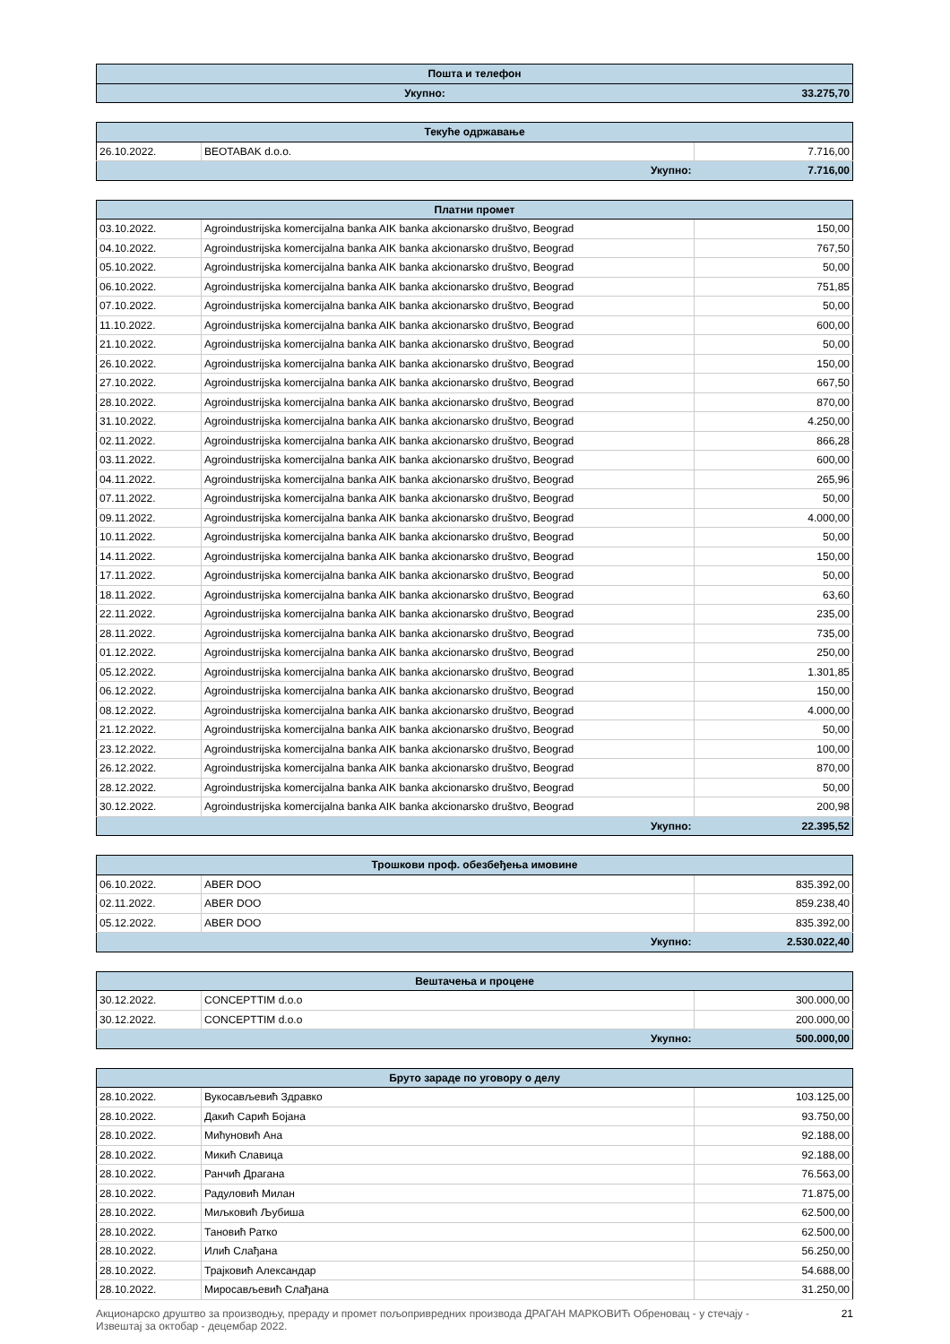| Пошта и телефон | |
| --- | --- |
| Укупно: | 33.275,70 |
| Текуће одржавање | | |
| --- | --- | --- |
| 26.10.2022. | BEOTABAK d.o.o. | 7.716,00 |
| Укупно: | | 7.716,00 |
| Платни промет | | |
| --- | --- | --- |
| 03.10.2022. | Agroindustrijska komercijalna banka AIK banka akcionarsko društvo, Beograd | 150,00 |
| 04.10.2022. | Agroindustrijska komercijalna banka AIK banka akcionarsko društvo, Beograd | 767,50 |
| 05.10.2022. | Agroindustrijska komercijalna banka AIK banka akcionarsko društvo, Beograd | 50,00 |
| 06.10.2022. | Agroindustrijska komercijalna banka AIK banka akcionarsko društvo, Beograd | 751,85 |
| 07.10.2022. | Agroindustrijska komercijalna banka AIK banka akcionarsko društvo, Beograd | 50,00 |
| 11.10.2022. | Agroindustrijska komercijalna banka AIK banka akcionarsko društvo, Beograd | 600,00 |
| 21.10.2022. | Agroindustrijska komercijalna banka AIK banka akcionarsko društvo, Beograd | 50,00 |
| 26.10.2022. | Agroindustrijska komercijalna banka AIK banka akcionarsko društvo, Beograd | 150,00 |
| 27.10.2022. | Agroindustrijska komercijalna banka AIK banka akcionarsko društvo, Beograd | 667,50 |
| 28.10.2022. | Agroindustrijska komercijalna banka AIK banka akcionarsko društvo, Beograd | 870,00 |
| 31.10.2022. | Agroindustrijska komercijalna banka AIK banka akcionarsko društvo, Beograd | 4.250,00 |
| 02.11.2022. | Agroindustrijska komercijalna banka AIK banka akcionarsko društvo, Beograd | 866,28 |
| 03.11.2022. | Agroindustrijska komercijalna banka AIK banka akcionarsko društvo, Beograd | 600,00 |
| 04.11.2022. | Agroindustrijska komercijalna banka AIK banka akcionarsko društvo, Beograd | 265,96 |
| 07.11.2022. | Agroindustrijska komercijalna banka AIK banka akcionarsko društvo, Beograd | 50,00 |
| 09.11.2022. | Agroindustrijska komercijalna banka AIK banka akcionarsko društvo, Beograd | 4.000,00 |
| 10.11.2022. | Agroindustrijska komercijalna banka AIK banka akcionarsko društvo, Beograd | 50,00 |
| 14.11.2022. | Agroindustrijska komercijalna banka AIK banka akcionarsko društvo, Beograd | 150,00 |
| 17.11.2022. | Agroindustrijska komercijalna banka AIK banka akcionarsko društvo, Beograd | 50,00 |
| 18.11.2022. | Agroindustrijska komercijalna banka AIK banka akcionarsko društvo, Beograd | 63,60 |
| 22.11.2022. | Agroindustrijska komercijalna banka AIK banka akcionarsko društvo, Beograd | 235,00 |
| 28.11.2022. | Agroindustrijska komercijalna banka AIK banka akcionarsko društvo, Beograd | 735,00 |
| 01.12.2022. | Agroindustrijska komercijalna banka AIK banka akcionarsko društvo, Beograd | 250,00 |
| 05.12.2022. | Agroindustrijska komercijalna banka AIK banka akcionarsko društvo, Beograd | 1.301,85 |
| 06.12.2022. | Agroindustrijska komercijalna banka AIK banka akcionarsko društvo, Beograd | 150,00 |
| 08.12.2022. | Agroindustrijska komercijalna banka AIK banka akcionarsko društvo, Beograd | 4.000,00 |
| 21.12.2022. | Agroindustrijska komercijalna banka AIK banka akcionarsko društvo, Beograd | 50,00 |
| 23.12.2022. | Agroindustrijska komercijalna banka AIK banka akcionarsko društvo, Beograd | 100,00 |
| 26.12.2022. | Agroindustrijska komercijalna banka AIK banka akcionarsko društvo, Beograd | 870,00 |
| 28.12.2022. | Agroindustrijska komercijalna banka AIK banka akcionarsko društvo, Beograd | 50,00 |
| 30.12.2022. | Agroindustrijska komercijalna banka AIK banka akcionarsko društvo, Beograd | 200,98 |
| Укупно: | | 22.395,52 |
| Трошкови проф. обезбеђења имовине | | |
| --- | --- | --- |
| 06.10.2022. | ABER DOO | 835.392,00 |
| 02.11.2022. | ABER DOO | 859.238,40 |
| 05.12.2022. | ABER DOO | 835.392,00 |
| Укупно: | | 2.530.022,40 |
| Вештачења и процене | | |
| --- | --- | --- |
| 30.12.2022. | CONCEPTTIM d.o.o | 300.000,00 |
| 30.12.2022. | CONCEPTTIM d.o.o | 200.000,00 |
| Укупно: | | 500.000,00 |
| Бруто зараде по уговору о делу | | |
| --- | --- | --- |
| 28.10.2022. | Вукосављевић Здравко | 103.125,00 |
| 28.10.2022. | Дакић Сарић Бојана | 93.750,00 |
| 28.10.2022. | Мићуновић Ана | 92.188,00 |
| 28.10.2022. | Микић Славица | 92.188,00 |
| 28.10.2022. | Ранчић Драгана | 76.563,00 |
| 28.10.2022. | Радуловић Милан | 71.875,00 |
| 28.10.2022. | Миљковић Љубиша | 62.500,00 |
| 28.10.2022. | Тановић Ратко | 62.500,00 |
| 28.10.2022. | Илић Слађана | 56.250,00 |
| 28.10.2022. | Трајковић Александар | 54.688,00 |
| 28.10.2022. | Миросављевић Слађана | 31.250,00 |
Акционарско друштво за производњу, прераду и промет пољопривредних производа ДРАГАН МАРКОВИЋ Обреновац - у стечају -
Извештај за октобар - децембар 2022. 21